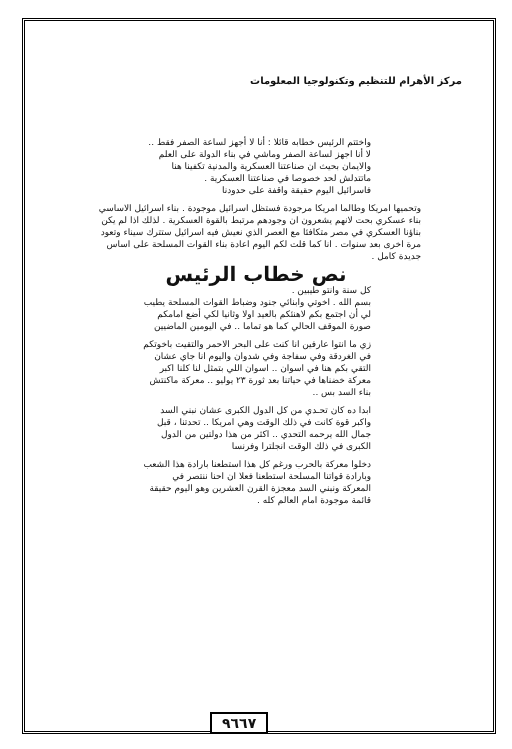مركز الأهرام للتنظيم وتكنولوجيا المعلومات
واختتم الرئيس خطابه قائلا : أنا لا أجهز لساعة الصفر فقط .. لا أنا اجهز لساعة الصفر وماشي في بناء الدولة على العلم والايمان بحيث ان صناعتنا العسكرية والمدنية تكفينا هنا ماتتدلش لحد خصوصا في صناعتنا العسكرية .
فاسرائيل اليوم حقيقة واقفة على حدودنا
وتحميها امريكا وطالما امريكا مرجودة فستظل اسرائيل موجودة . بناء اسرائيل الاساسي بناء عسكري بحت لانهم يشعرون ان وجودهم مرتبط بالقوة العسكرية . لذلك اذا لم يكن بناؤنا العسكري في مصر متكافئا مع العصر الذي نعيش فيه اسرائيل ستترك سيناء وتعود مرة اخرى بعد سنوات . انا كما قلت لكم اليوم اعادة بناء القوات المسلحة على اساس جديدة كامل .
نص خطاب الرئيس
كل سنة وانتو طيبين .
بسم الله . اخوتي وابنائي جنود وضباط القوات المسلحة يطيب لي أن اجتمع بكم لاهنئكم بالعيد اولا وثانيا لكي أضع امامكم صورة الموقف الحالي كما هو تماما .. في اليومين الماضيين
زي ما انتوا عارفين انا كنت على البحر الاحمر والتقيت باخوتكم في الغردقة وفي سفاجة وفي شدوان واليوم انا جاي عشان التقي بكم هنا في اسوان .. اسوان اللي بتمثل لنا كلنا اكبر معركة خضناها في حياتنا بعد ثورة ٢٣ يوليو .. معركة ماكنتش بناء السد بس ..
ابدا ده كان تحـدي من كل الدول الكبرى عشان نبني السد واكبر قوة كانت في ذلك الوقت وهي امريكا .. تحدتنا ، قبل جمال الله يرحمه التحدي .. اكثر من هذا دولتين من الدول الكبرى في ذلك الوقت انجلترا وفرنسا
دخلوا معركة بالحرب ورغم كل هذا استطعنا بارادة هذا الشعب وبارادة قواتنا المسلحة استطعنا فعلا ان احنا ننتصر في المعركة ونبني السد معجزة القرن العشرين وهو اليوم حقيقة قائمة موجودة امام العالم كله .
٩٦٦٧